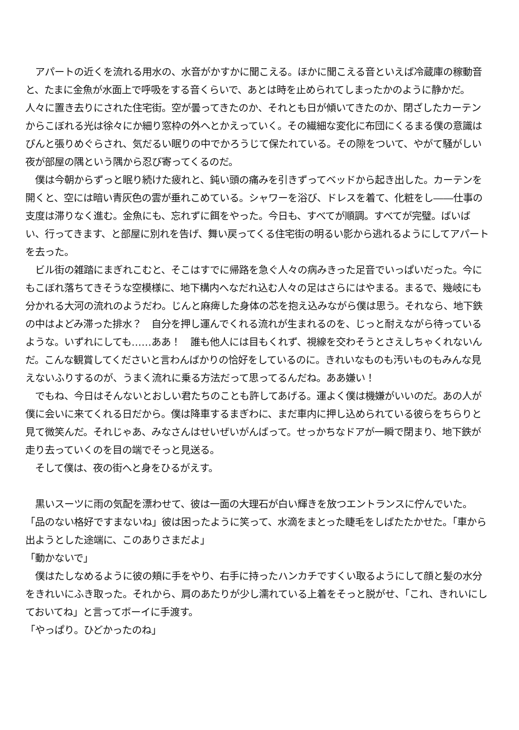アパートの近くを流れる用水の、水音がかすかに聞こえる。ほかに聞こえる音といえば冷蔵庫の稼動音と、たまに金魚が水面上で呼吸をする音くらいで、あとは時を止められてしまったかのように静かだ。人々に置き去りにされた住宅街。空が曇ってきたのか、それとも日が傾いてきたのか、閉ざしたカーテンからこぼれる光は徐々にか細り窓枠の外へとかえっていく。その繊細な変化に布団にくるまる僕の意識はぴんと張りめぐらされ、気だるい眠りの中でかろうじて保たれている。その隙をついて、やがて騒がしい夜が部屋の隅という隅から忍び寄ってくるのだ。
　僕は今朝からずっと眠り続けた疲れと、鈍い頭の痛みを引きずってベッドから起き出した。カーテンを開くと、空には暗い青灰色の雲が垂れこめている。シャワーを浴び、ドレスを着て、化粧をし――仕事の支度は滞りなく進む。金魚にも、忘れずに餌をやった。今日も、すべてが順調。すべてが完璧。ばいばい、行ってきます、と部屋に別れを告げ、舞い戻ってくる住宅街の明るい影から逃れるようにしてアパートを去った。
　ビル街の雑踏にまぎれこむと、そこはすでに帰路を急ぐ人々の病みきった足音でいっぱいだった。今にもこぼれ落ちてきそうな空模様に、地下構内へなだれ込む人々の足はさらにはやまる。まるで、幾岐にも分かれる大河の流れのようだわ。じんと麻痺した身体の芯を抱え込みながら僕は思う。それなら、地下鉄の中はよどみ滞った排水？　自分を押し運んでくれる流れが生まれるのを、じっと耐えながら待っているような。いずれにしても……ああ！　誰も他人には目もくれず、視線を交わそうとさえしちゃくれないんだ。こんな観賞してくださいと言わんばかりの恰好をしているのに。きれいなものも汚いものもみんな見えないふりするのが、うまく流れに乗る方法だって思ってるんだね。ああ嫌い！
　でもね、今日はそんないとおしい君たちのことも許してあげる。運よく僕は機嫌がいいのだ。あの人が僕に会いに来てくれる日だから。僕は降車するまぎわに、まだ車内に押し込められている彼らをちらりと見て微笑んだ。それじゃあ、みなさんはせいぜいがんばって。せっかちなドアが一瞬で閉まり、地下鉄が走り去っていくのを目の端でそっと見送る。
　そして僕は、夜の街へと身をひるがえす。
　黒いスーツに雨の気配を漂わせて、彼は一面の大理石が白い輝きを放つエントランスに佇んでいた。
「品のない格好ですまないね」彼は困ったように笑って、水滴をまとった睫毛をしばたたかせた。「車から出ようとした途端に、このありさまだよ」
「動かないで」
　僕はたしなめるように彼の頬に手をやり、右手に持ったハンカチですくい取るようにして顔と髪の水分をきれいにふき取った。それから、肩のあたりが少し濡れている上着をそっと脱がせ、「これ、きれいにしておいてね」と言ってボーイに手渡す。
「やっぱり。ひどかったのね」